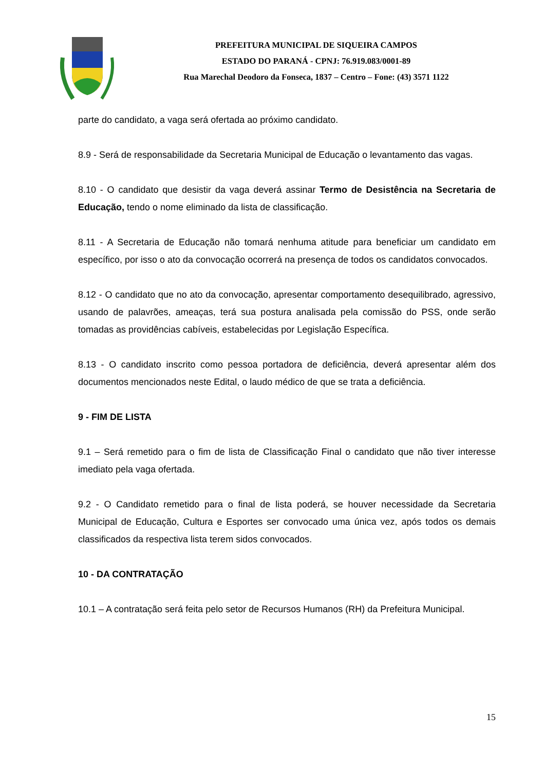PREFEITURA MUNICIPAL DE SIQUEIRA CAMPOS
ESTADO DO PARANÁ - CPNJ: 76.919.083/0001-89
Rua Marechal Deodoro da Fonseca, 1837 – Centro – Fone: (43) 3571 1122
parte do candidato, a vaga será ofertada ao próximo candidato.
8.9 - Será de responsabilidade da Secretaria Municipal de Educação o levantamento das vagas.
8.10 - O candidato que desistir da vaga deverá assinar Termo de Desistência na Secretaria de Educação, tendo o nome eliminado da lista de classificação.
8.11 - A Secretaria de Educação não tomará nenhuma atitude para beneficiar um candidato em específico, por isso o ato da convocação ocorrerá na presença de todos os candidatos convocados.
8.12 - O candidato que no ato da convocação, apresentar comportamento desequilibrado, agressivo, usando de palavrões, ameaças, terá sua postura analisada pela comissão do PSS, onde serão tomadas as providências cabíveis, estabelecidas por Legislação Específica.
8.13 - O candidato inscrito como pessoa portadora de deficiência, deverá apresentar além dos documentos mencionados neste Edital, o laudo médico de que se trata a deficiência.
9 - FIM DE LISTA
9.1 – Será remetido para o fim de lista de Classificação Final o candidato que não tiver interesse imediato pela vaga ofertada.
9.2 - O Candidato remetido para o final de lista poderá, se houver necessidade da Secretaria Municipal de Educação, Cultura e Esportes ser convocado uma única vez, após todos os demais classificados da respectiva lista terem sidos convocados.
10 - DA CONTRATAÇÃO
10.1 – A contratação será feita pelo setor de Recursos Humanos (RH) da Prefeitura Municipal.
15